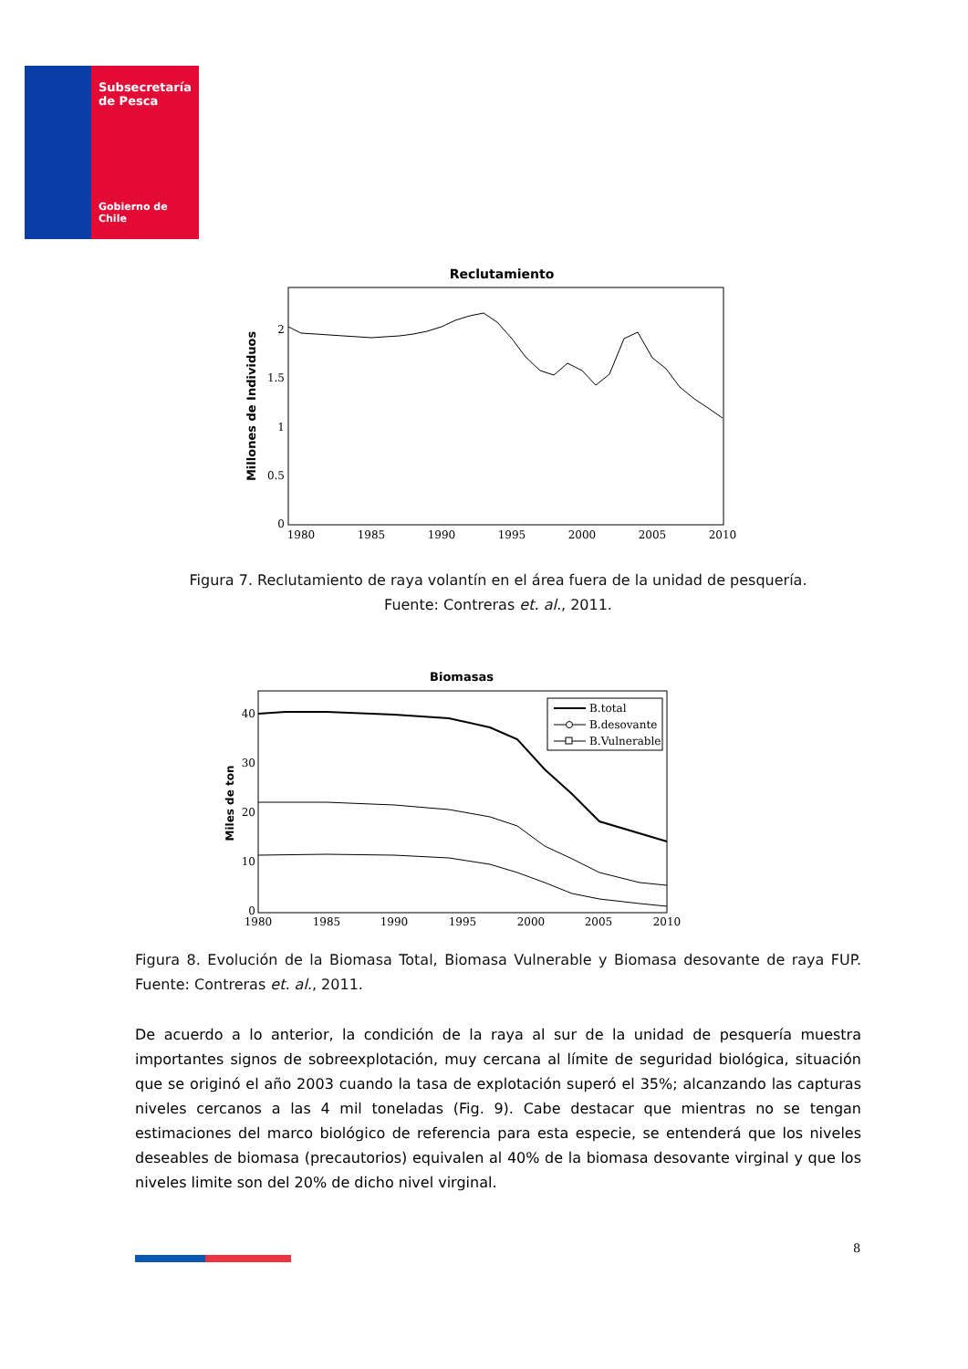Subsecretaría
de Pesca
Gobierno de Chile
Reclutamiento
Millones de Individuos
2
1.5
1
0.5
0
1980
1985
1990
1995
2000
2005
2010
Figura 7. Reclutamiento de raya volantín en el área fuera de la unidad de pesquería. Fuente: Contreras et. al., 2011.
Biomasas
Miles de ton
40
30
20
10
0
1980
1985
1990
1995
2000
2005
2010
B.total
B.desovante
B.Vulnerable
Figura 8. Evolución de la Biomasa Total, Biomasa Vulnerable y Biomasa desovante de raya FUP. Fuente: Contreras et. al., 2011.
De acuerdo a lo anterior, la condición de la raya al sur de la unidad de pesquería muestra importantes signos de sobreexplotación, muy cercana al límite de seguridad biológica, situación que se originó el año 2003 cuando la tasa de explotación superó el 35%; alcanzando las capturas niveles cercanos a las 4 mil toneladas (Fig. 9). Cabe destacar que mientras no se tengan estimaciones del marco biológico de referencia para esta especie, se entenderá que los niveles deseables de biomasa (precautorios) equivalen al 40% de la biomasa desovante virginal y que los niveles limite son del 20% de dicho nivel virginal.
8